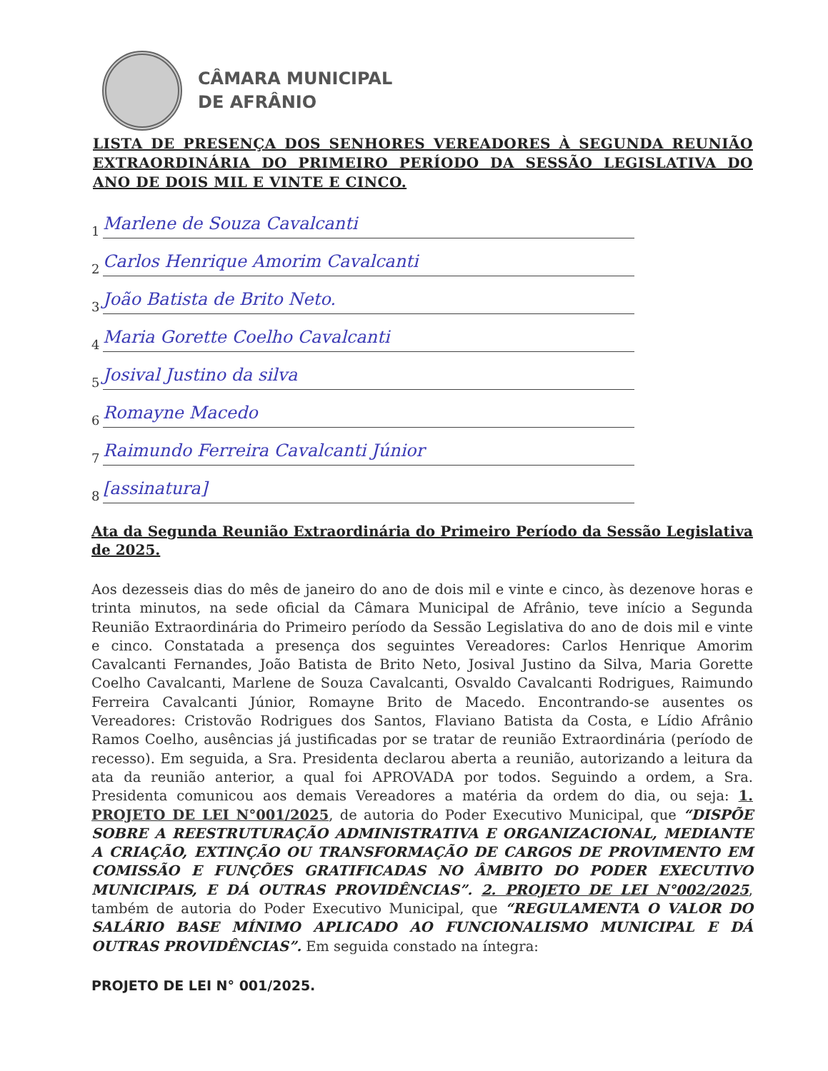CÂMARA MUNICIPAL
DE AFRÂNIO
LISTA DE PRESENÇA DOS SENHORES VEREADORES À SEGUNDA REUNIÃO EXTRAORDINÁRIA DO PRIMEIRO PERÍODO DA SESSÃO LEGISLATIVA DO ANO DE DOIS MIL E VINTE E CINCO.
1
Marlene de Souza Cavalcanti
2
Carlos Henrique Amorim Cavalcanti
3
João Batista de Brito Neto.
4
Maria Gorette Coelho Cavalcanti
5
Josival Justino da silva
6
Romayne Macedo
7
Raimundo Ferreira Cavalcanti Júnior
8
[assinatura]
Ata da Segunda Reunião Extraordinária do Primeiro Período da Sessão Legislativa de 2025.
Aos dezesseis dias do mês de janeiro do ano de dois mil e vinte e cinco, às dezenove horas e trinta minutos, na sede oficial da Câmara Municipal de Afrânio, teve início a Segunda Reunião Extraordinária do Primeiro período da Sessão Legislativa do ano de dois mil e vinte e cinco. Constatada a presença dos seguintes Vereadores: Carlos Henrique Amorim Cavalcanti Fernandes, João Batista de Brito Neto, Josival Justino da Silva, Maria Gorette Coelho Cavalcanti, Marlene de Souza Cavalcanti, Osvaldo Cavalcanti Rodrigues, Raimundo Ferreira Cavalcanti Júnior, Romayne Brito de Macedo. Encontrando-se ausentes os Vereadores: Cristovão Rodrigues dos Santos, Flaviano Batista da Costa, e Lídio Afrânio Ramos Coelho, ausências já justificadas por se tratar de reunião Extraordinária (período de recesso). Em seguida, a Sra. Presidenta declarou aberta a reunião, autorizando a leitura da ata da reunião anterior, a qual foi APROVADA por todos. Seguindo a ordem, a Sra. Presidenta comunicou aos demais Vereadores a matéria da ordem do dia, ou seja: 1. PROJETO DE LEI N°001/2025, de autoria do Poder Executivo Municipal, que “DISPÕE SOBRE A REESTRUTURAÇÃO ADMINISTRATIVA E ORGANIZACIONAL, MEDIANTE A CRIAÇÃO, EXTINÇÃO OU TRANSFORMAÇÃO DE CARGOS DE PROVIMENTO EM COMISSÃO E FUNÇÕES GRATIFICADAS NO ÂMBITO DO PODER EXECUTIVO MUNICIPAIS, E DÁ OUTRAS PROVIDÊNCIAS”. 2. PROJETO DE LEI N°002/2025, também de autoria do Poder Executivo Municipal, que “REGULAMENTA O VALOR DO SALÁRIO BASE MÍNIMO APLICADO AO FUNCIONALISMO MUNICIPAL E DÁ OUTRAS PROVIDÊNCIAS”. Em seguida constado na íntegra:
PROJETO DE LEI N° 001/2025.